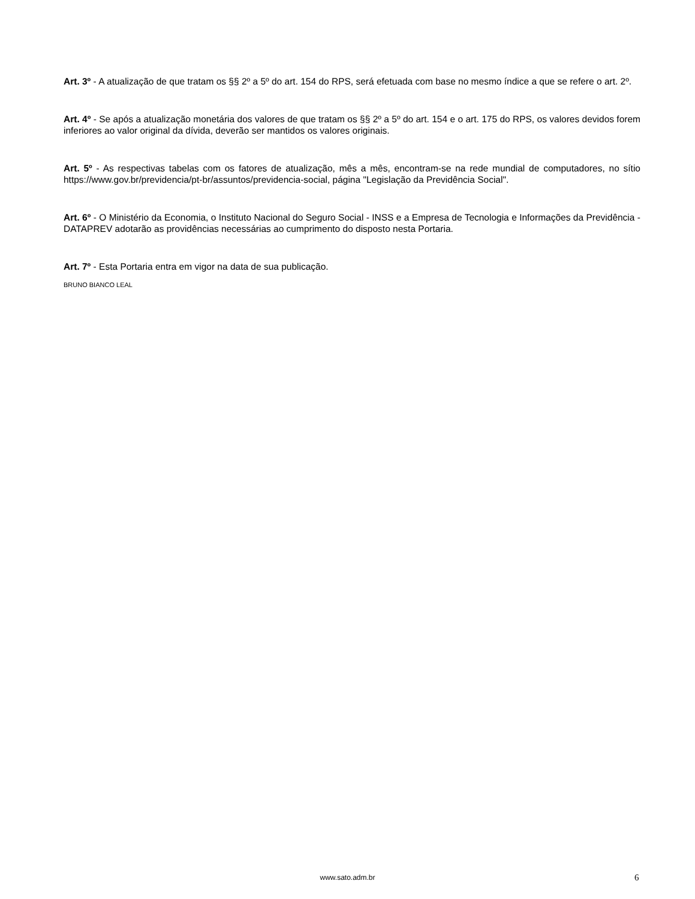Art. 3º - A atualização de que tratam os §§ 2º a 5º do art. 154 do RPS, será efetuada com base no mesmo índice a que se refere o art. 2º.
Art. 4º - Se após a atualização monetária dos valores de que tratam os §§ 2º a 5º do art. 154 e o art. 175 do RPS, os valores devidos forem inferiores ao valor original da dívida, deverão ser mantidos os valores originais.
Art. 5º - As respectivas tabelas com os fatores de atualização, mês a mês, encontram-se na rede mundial de computadores, no sítio https://www.gov.br/previdencia/pt-br/assuntos/previdencia-social, página "Legislação da Previdência Social".
Art. 6º - O Ministério da Economia, o Instituto Nacional do Seguro Social - INSS e a Empresa de Tecnologia e Informações da Previdência - DATAPREV adotarão as providências necessárias ao cumprimento do disposto nesta Portaria.
Art. 7º - Esta Portaria entra em vigor na data de sua publicação.
BRUNO BIANCO LEAL
www.sato.adm.br 6